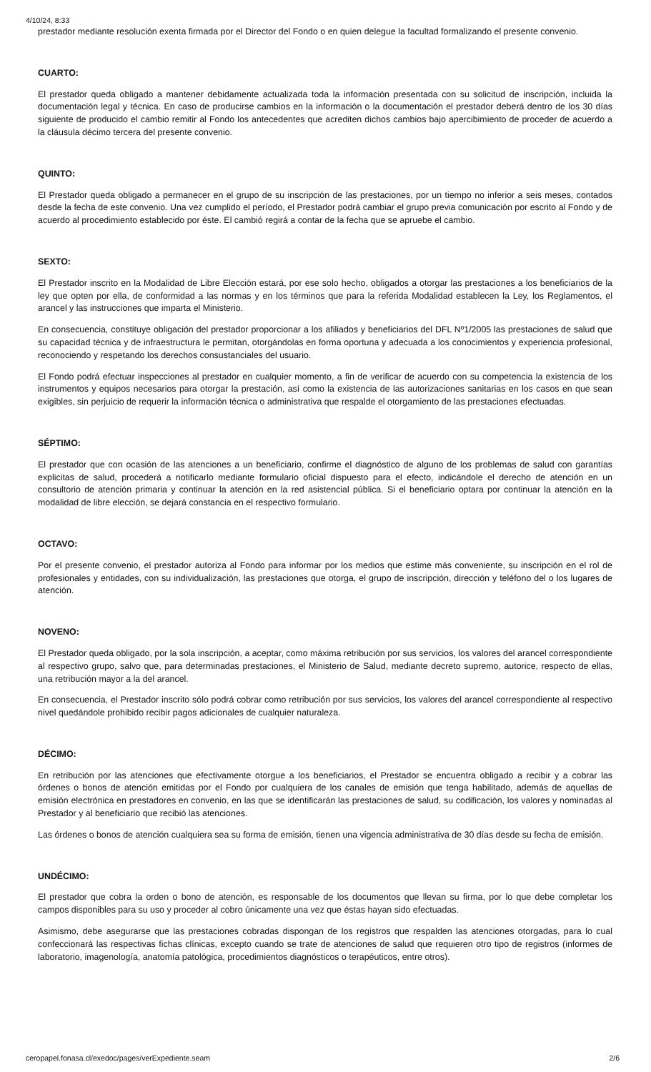4/10/24, 8:33
prestador mediante resolución exenta firmada por el Director del Fondo o en quien delegue la facultad formalizando el presente convenio.
CUARTO:
El prestador queda obligado a mantener debidamente actualizada toda la información presentada con su solicitud de inscripción, incluida la documentación legal y técnica. En caso de producirse cambios en la información o la documentación el prestador deberá dentro de los 30 días siguiente de producido el cambio remitir al Fondo los antecedentes que acrediten dichos cambios bajo apercibimiento de proceder de acuerdo a la cláusula décimo tercera del presente convenio.
QUINTO:
El Prestador queda obligado a permanecer en el grupo de su inscripción de las prestaciones, por un tiempo no inferior a seis meses, contados desde la fecha de este convenio. Una vez cumplido el período, el Prestador podrá cambiar el grupo previa comunicación por escrito al Fondo y de acuerdo al procedimiento establecido por éste. El cambió regirá a contar de la fecha que se apruebe el cambio.
SEXTO:
El Prestador inscrito en la Modalidad de Libre Elección estará, por ese solo hecho, obligados a otorgar las prestaciones a los beneficiarios de la ley que opten por ella, de conformidad a las normas y en los términos que para la referida Modalidad establecen la Ley, los Reglamentos, el arancel y las instrucciones que imparta el Ministerio.
En consecuencia, constituye obligación del prestador proporcionar a los afiliados y beneficiarios del DFL Nº1/2005 las prestaciones de salud que su capacidad técnica y de infraestructura le permitan, otorgándolas en forma oportuna y adecuada a los conocimientos y experiencia profesional, reconociendo y respetando los derechos consustanciales del usuario.
El Fondo podrá efectuar inspecciones al prestador en cualquier momento, a fin de verificar de acuerdo con su competencia la existencia de los instrumentos y equipos necesarios para otorgar la prestación, así como la existencia de las autorizaciones sanitarias en los casos en que sean exigibles, sin perjuicio de requerir la información técnica o administrativa que respalde el otorgamiento de las prestaciones efectuadas.
SÉPTIMO:
El prestador que con ocasión de las atenciones a un beneficiario, confirme el diagnóstico de alguno de los problemas de salud con garantías explicitas de salud, procederá a notificarlo mediante formulario oficial dispuesto para el efecto, indicándole el derecho de atención en un consultorio de atención primaria y continuar la atención en la red asistencial pública. Si el beneficiario optara por continuar la atención en la modalidad de libre elección, se dejará constancia en el respectivo formulario.
OCTAVO:
Por el presente convenio, el prestador autoriza al Fondo para informar por los medios que estime más conveniente, su inscripción en el rol de profesionales y entidades, con su individualización, las prestaciones que otorga, el grupo de inscripción, dirección y teléfono del o los lugares de atención.
NOVENO:
El Prestador queda obligado, por la sola inscripción, a aceptar, como máxima retribución por sus servicios, los valores del arancel correspondiente al respectivo grupo, salvo que, para determinadas prestaciones, el Ministerio de Salud, mediante decreto supremo, autorice, respecto de ellas, una retribución mayor a la del arancel.
En consecuencia, el Prestador inscrito sólo podrá cobrar como retribución por sus servicios, los valores del arancel correspondiente al respectivo nivel quedándole prohibido recibir pagos adicionales de cualquier naturaleza.
DÉCIMO:
En retribución por las atenciones que efectivamente otorgue a los beneficiarios, el Prestador se encuentra obligado a recibir y a cobrar las órdenes o bonos de atención emitidas por el Fondo por cualquiera de los canales de emisión que tenga habilitado, además de aquellas de emisión electrónica en prestadores en convenio, en las que se identificarán las prestaciones de salud, su codificación, los valores y nominadas al Prestador y al beneficiario que recibió las atenciones.
Las órdenes o bonos de atención cualquiera sea su forma de emisión, tienen una vigencia administrativa de 30 días desde su fecha de emisión.
UNDÉCIMO:
El prestador que cobra la orden o bono de atención, es responsable de los documentos que llevan su firma, por lo que debe completar los campos disponibles para su uso y proceder al cobro únicamente una vez que éstas hayan sido efectuadas.
Asimismo, debe asegurarse que las prestaciones cobradas dispongan de los registros que respalden las atenciones otorgadas, para lo cual confeccionará las respectivas fichas clínicas, excepto cuando se trate de atenciones de salud que requieren otro tipo de registros (informes de laboratorio, imagenología, anatomía patológica, procedimientos diagnósticos o terapéuticos, entre otros).
ceropapel.fonasa.cl/exedoc/pages/verExpediente.seam 2/6